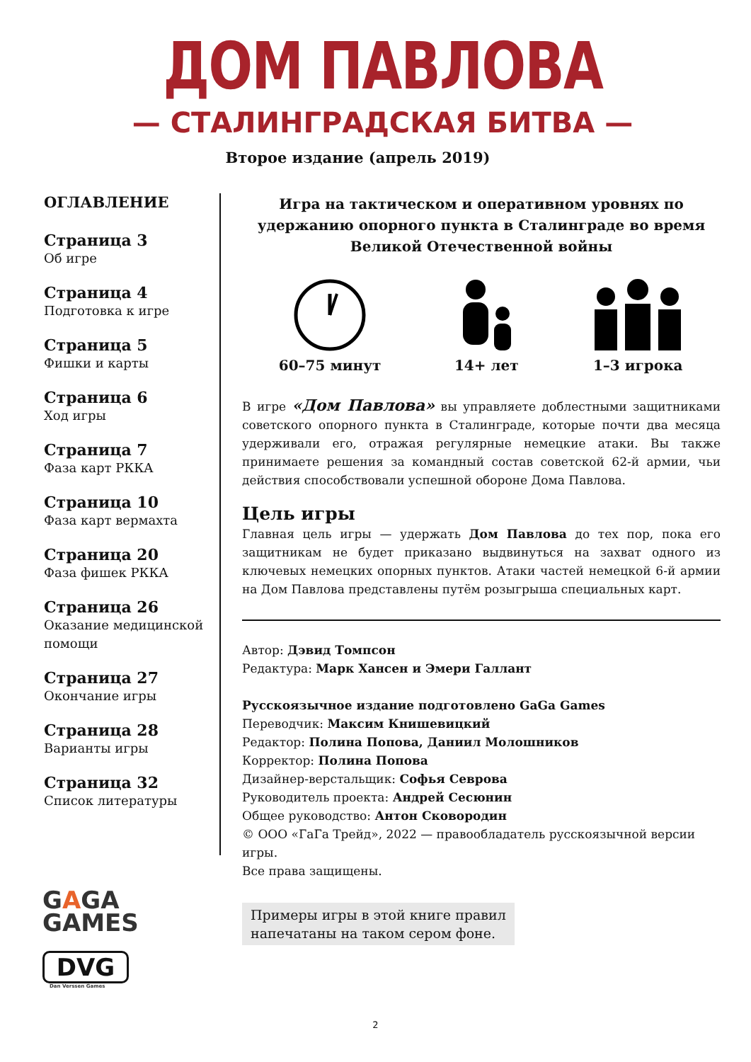ДОМ ПАВЛОВА
— СТАЛИНГРАДСКАЯ БИТВА —
Второе издание (апрель 2019)
ОГЛАВЛЕНИЕ
Страница 3
Об игре
Страница 4
Подготовка к игре
Страница 5
Фишки и карты
Страница 6
Ход игры
Страница 7
Фаза карт РККА
Страница 10
Фаза карт вермахта
Страница 20
Фаза фишек РККА
Страница 26
Оказание медицинской помощи
Страница 27
Окончание игры
Страница 28
Варианты игры
Страница 32
Список литературы
Игра на тактическом и оперативном уровнях по удержанию опорного пункта в Сталинграде во время Великой Отечественной войны
60–75 минут
14+ лет
1–3 игрока
В игре «Дом Павлова» вы управляете доблестными защитниками советского опорного пункта в Сталинграде, которые почти два месяца удерживали его, отражая регулярные немецкие атаки. Вы также принимаете решения за командный состав советской 62-й армии, чьи действия способствовали успешной обороне Дома Павлова.
Цель игры
Главная цель игры — удержать Дом Павлова до тех пор, пока его защитникам не будет приказано выдвинуться на захват одного из ключевых немецких опорных пунктов. Атаки частей немецкой 6-й армии на Дом Павлова представлены путём розыгрыша специальных карт.
Автор: Дэвид Томпсон
Редактура: Марк Хансен и Эмери Галлант
Русскоязычное издание подготовлено GaGa Games
Переводчик: Максим Книшевицкий
Редактор: Полина Попова, Даниил Молошников
Корректор: Полина Попова
Дизайнер-верстальщик: Софья Севрова
Руководитель проекта: Андрей Сесюнин
Общее руководство: Антон Сковородин
© ООО «ГаГа Трейд», 2022 — правообладатель русскоязычной версии игры.
Все права защищены.
Примеры игры в этой книге правил
напечатаны на таком сером фоне.
GAGA
GAMES
DVG
Dan Verssen Games
2